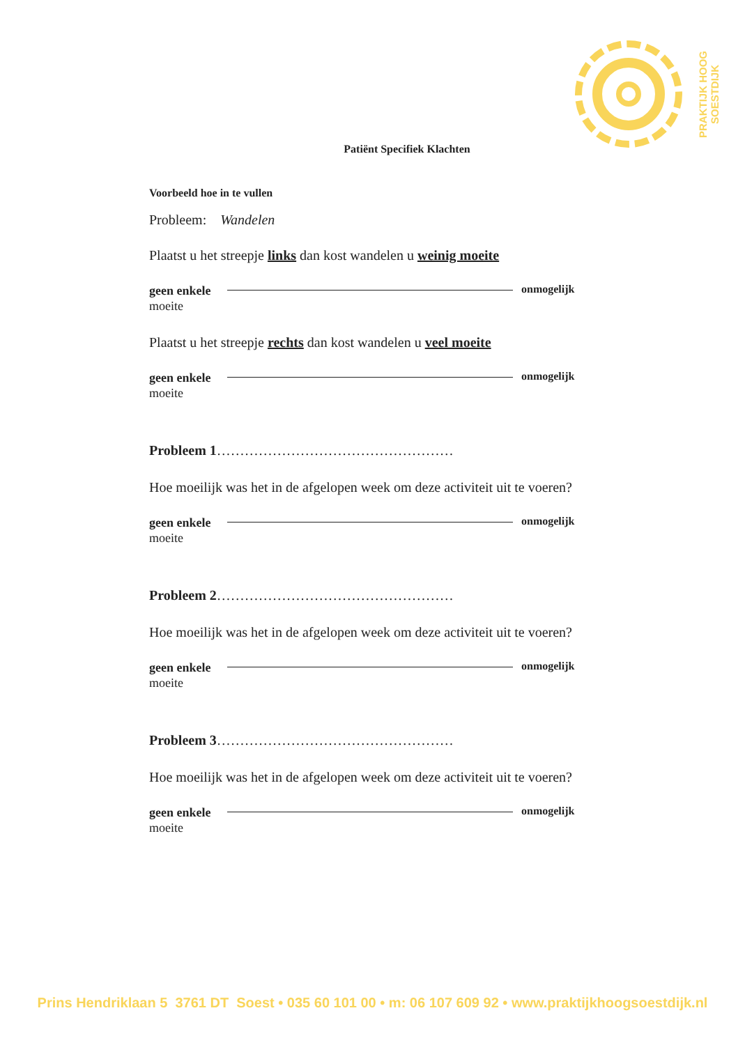PRAKTIJK HOOG SOESTDIJK
Patiënt Specifiek Klachten
Voorbeeld hoe in te vullen
Probleem: Wandelen
Plaatst u het streepje links dan kost wandelen u weinig moeite
geen enkele
moeite
onmogelijk
Plaatst u het streepje rechts dan kost wandelen u veel moeite
geen enkele
moeite
onmogelijk
Probleem 1……………………………………………
Hoe moeilijk was het in de afgelopen week om deze activiteit uit te voeren?
geen enkele
moeite
onmogelijk
Probleem 2……………………………………………
Hoe moeilijk was het in de afgelopen week om deze activiteit uit te voeren?
geen enkele
moeite
onmogelijk
Probleem 3……………………………………………
Hoe moeilijk was het in de afgelopen week om deze activiteit uit te voeren?
geen enkele
moeite
onmogelijk
Prins Hendriklaan 5 3761 DT Soest • 035 60 101 00 • m: 06 107 609 92 • www.praktijkhoogsoestdijk.nl